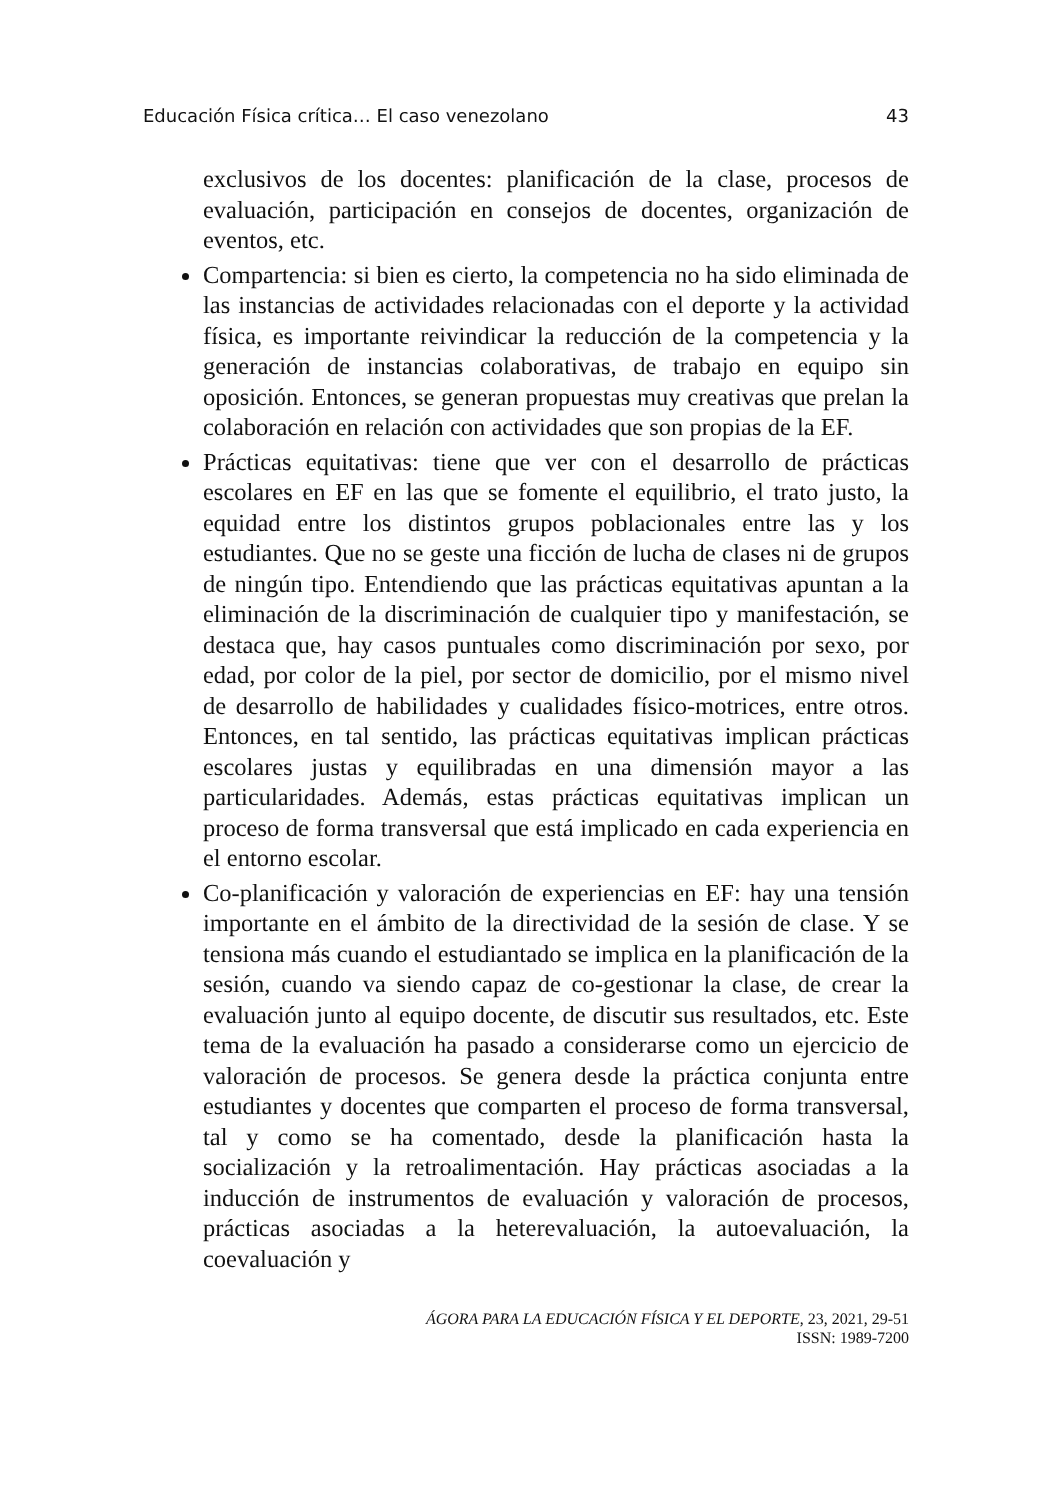Educación Física crítica… El caso venezolano 43
exclusivos de los docentes: planificación de la clase, procesos de evaluación, participación en consejos de docentes, organización de eventos, etc.
Compartencia: si bien es cierto, la competencia no ha sido eliminada de las instancias de actividades relacionadas con el deporte y la actividad física, es importante reivindicar la reducción de la competencia y la generación de instancias colaborativas, de trabajo en equipo sin oposición. Entonces, se generan propuestas muy creativas que prelan la colaboración en relación con actividades que son propias de la EF.
Prácticas equitativas: tiene que ver con el desarrollo de prácticas escolares en EF en las que se fomente el equilibrio, el trato justo, la equidad entre los distintos grupos poblacionales entre las y los estudiantes. Que no se geste una ficción de lucha de clases ni de grupos de ningún tipo. Entendiendo que las prácticas equitativas apuntan a la eliminación de la discriminación de cualquier tipo y manifestación, se destaca que, hay casos puntuales como discriminación por sexo, por edad, por color de la piel, por sector de domicilio, por el mismo nivel de desarrollo de habilidades y cualidades físico-motrices, entre otros. Entonces, en tal sentido, las prácticas equitativas implican prácticas escolares justas y equilibradas en una dimensión mayor a las particularidades. Además, estas prácticas equitativas implican un proceso de forma transversal que está implicado en cada experiencia en el entorno escolar.
Co-planificación y valoración de experiencias en EF: hay una tensión importante en el ámbito de la directividad de la sesión de clase. Y se tensiona más cuando el estudiantado se implica en la planificación de la sesión, cuando va siendo capaz de co-gestionar la clase, de crear la evaluación junto al equipo docente, de discutir sus resultados, etc. Este tema de la evaluación ha pasado a considerarse como un ejercicio de valoración de procesos. Se genera desde la práctica conjunta entre estudiantes y docentes que comparten el proceso de forma transversal, tal y como se ha comentado, desde la planificación hasta la socialización y la retroalimentación. Hay prácticas asociadas a la inducción de instrumentos de evaluación y valoración de procesos, prácticas asociadas a la heterevaluación, la autoevaluación, la coevaluación y
ÁGORA PARA LA EDUCACIÓN FÍSICA Y EL DEPORTE, 23, 2021, 29-51
ISSN: 1989-7200